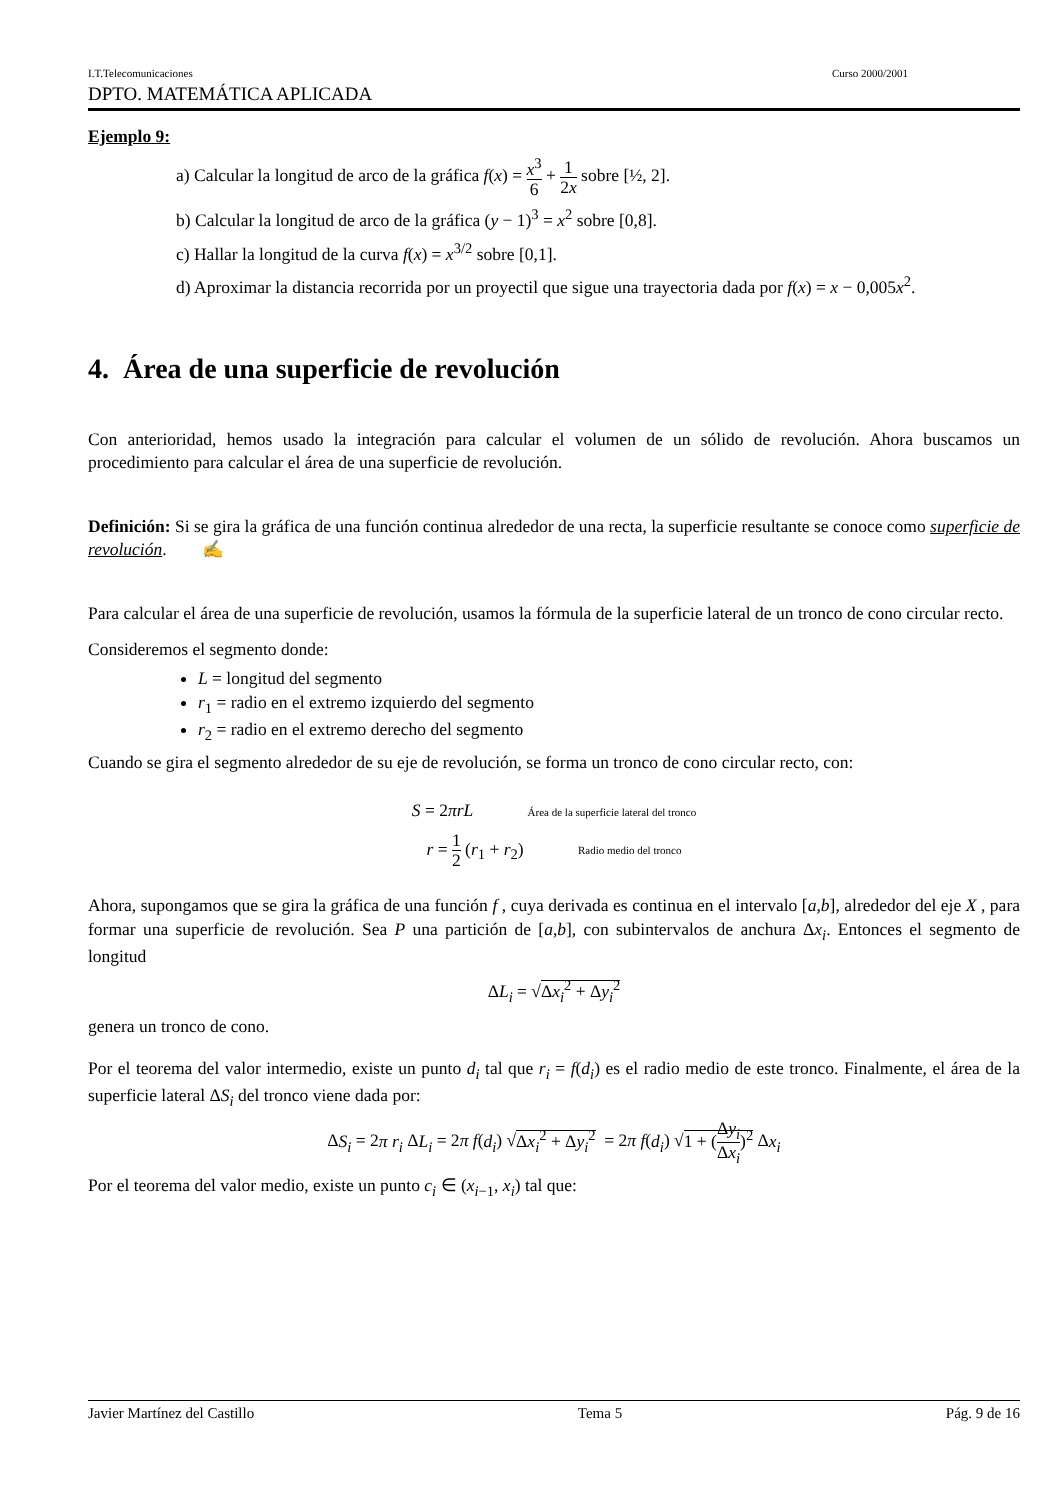I.T.Telecomunicaciones Curso 2000/2001
DPTO. MATEMÁTICA APLICADA
Ejemplo 9:
a) Calcular la longitud de arco de la gráfica f(x) = x<sup>3</sup> 6 + 1 2x sobre [½, 2].
b) Calcular la longitud de arco de la gráfica (y − 1)<sup>3</sup> = x<sup>2</sup> sobre [0,8].
c) Hallar la longitud de la curva f(x) = x<sup>3/2</sup> sobre [0,1].
d) Aproximar la distancia recorrida por un proyectil que sigue una trayectoria dada por f(x) = x − 0,005x<sup>2</sup>.
4. Área de una superficie de revolución
Con anterioridad, hemos usado la integración para calcular el volumen de un sólido de revolución. Ahora buscamos un procedimiento para calcular el área de una superficie de revolución.
Definición: Si se gira la gráfica de una función continua alrededor de una recta, la superficie resultante se conoce como superficie de revolución. ✍
Para calcular el área de una superficie de revolución, usamos la fórmula de la superficie lateral de un tronco de cono circular recto.
Consideremos el segmento donde:
L = longitud del segmento
r<sub>1</sub> = radio en el extremo izquierdo del segmento
r<sub>2</sub> = radio en el extremo derecho del segmento
Cuando se gira el segmento alrededor de su eje de revolución, se forma un tronco de cono circular recto, con:
S = 2πrL Área de la superficie lateral del tronco
r = 1 2 (r<sub>1</sub> + r<sub>2</sub>) Radio medio del tronco
Ahora, supongamos que se gira la gráfica de una función f , cuya derivada es continua en el intervalo [a,b], alrededor del eje X , para formar una superficie de revolución. Sea P una partición de [a,b], con subintervalos de anchura Δx<sub>i</sub>. Entonces el segmento de longitud
ΔL<sub>i</sub> = √Δx<sub>i</sub><sup>2</sup> + Δy<sub>i</sub><sup>2</sup>
genera un tronco de cono.
Por el teorema del valor intermedio, existe un punto d<sub>i</sub> tal que r<sub>i</sub> = f(d<sub>i</sub>) es el radio medio de este tronco. Finalmente, el área de la superficie lateral ΔS<sub>i</sub> del tronco viene dada por:
ΔS<sub>i</sub> = 2π r<sub>i</sub> ΔL<sub>i</sub> = 2π f(d<sub>i</sub>) √Δx<sub>i</sub><sup>2</sup> + Δy<sub>i</sub><sup>2</sup> = 2π f(d<sub>i</sub>) √1 + (Δy<sub>i</sub> Δx<sub>i</sub>)<sup>2</sup> Δx<sub>i</sub>
Por el teorema del valor medio, existe un punto c<sub>i</sub> ∈ (x<sub>i−1</sub>, x<sub>i</sub>) tal que:
Javier Martínez del Castillo Tema 5 Pág. 9 de 16